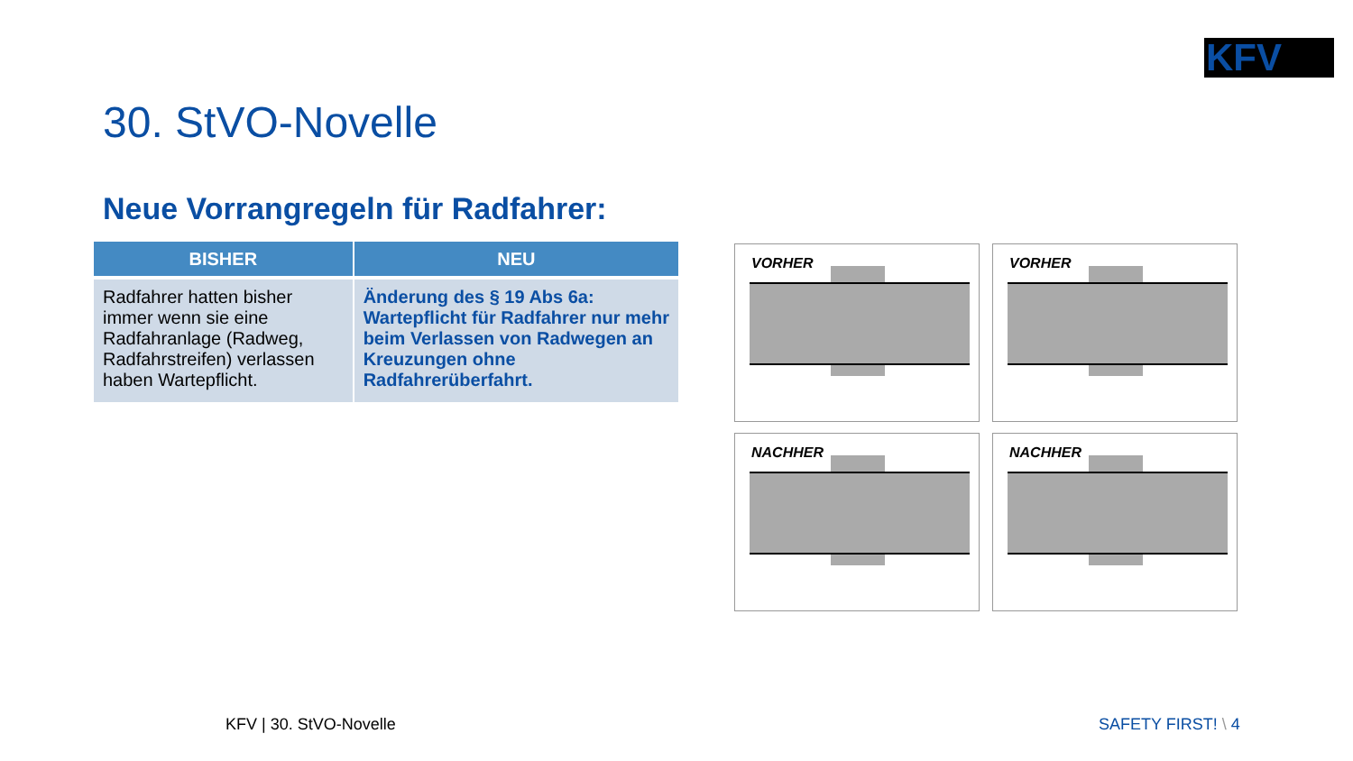KFV
30. StVO-Novelle
Neue Vorrangregeln für Radfahrer:
| BISHER | NEU |
| --- | --- |
| Radfahrer hatten bisher immer wenn sie eine Radfahranlage (Radweg, Radfahrstreifen) verlassen haben Wartepflicht. | Änderung des § 19 Abs 6a: Wartepflicht für Radfahrer nur mehr beim Verlassen von Radwegen an Kreuzungen ohne Radfahrerüberfahrt. |
VORHER
VORHER
NACHHER
NACHHER
KFV | 30. StVO-Novelle SAFETY FIRST! \ 4